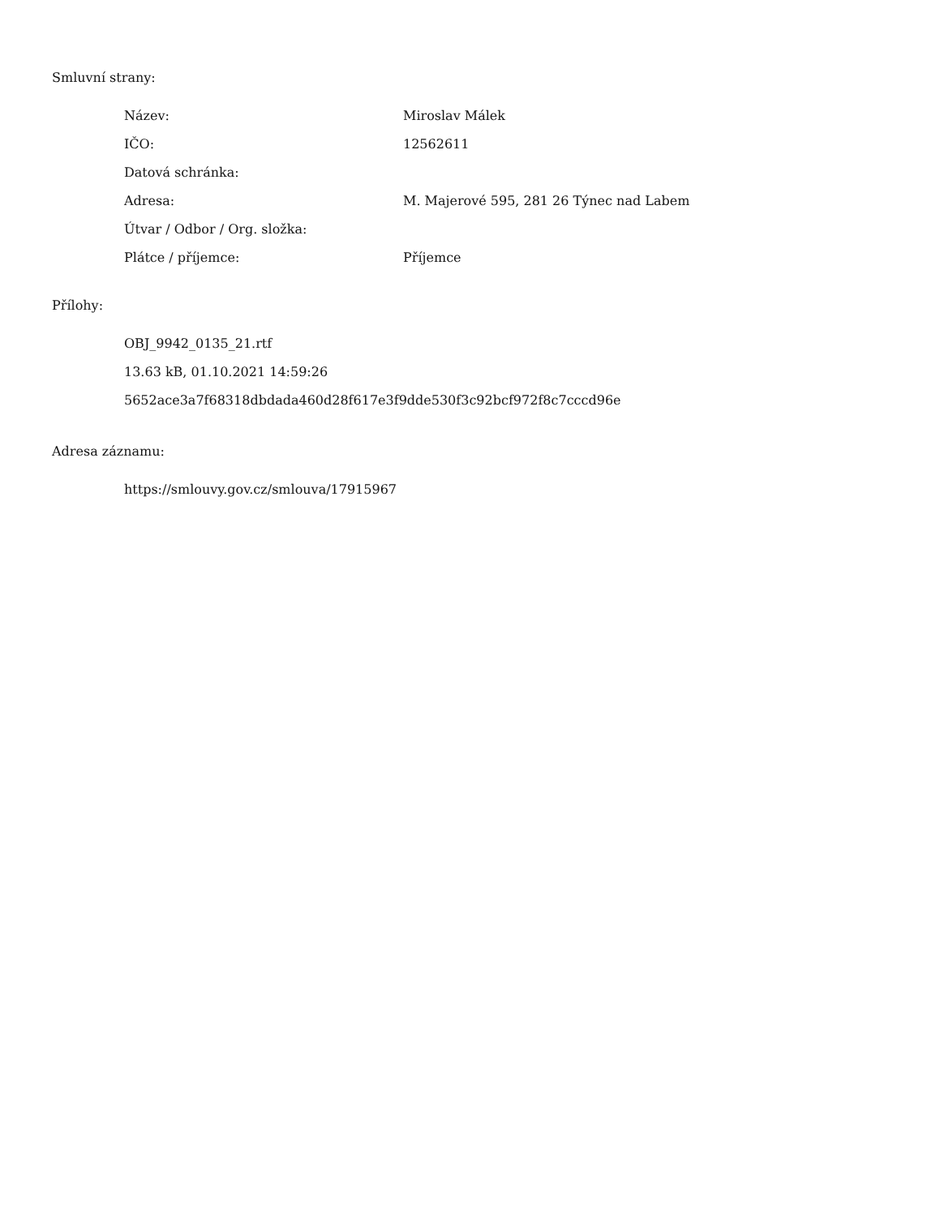Smluvní strany:
| Název: | Miroslav Málek |
| IČO: | 12562611 |
| Datová schránka: | |
| Adresa: | M. Majerové 595, 281 26 Týnec nad Labem |
| Útvar / Odbor / Org. složka: | |
| Plátce / příjemce: | Příjemce |
Přílohy:
OBJ_9942_0135_21.rtf
13.63 kB, 01.10.2021 14:59:26
5652ace3a7f68318dbdada460d28f617e3f9dde530f3c92bcf972f8c7cccd96e
Adresa záznamu:
https://smlouvy.gov.cz/smlouva/17915967